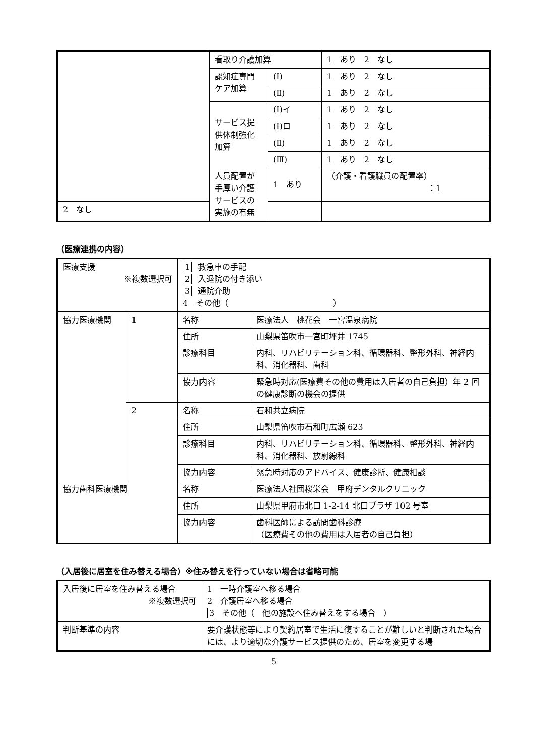| | 看取り介護加算 | | 1 あり 2 なし |
| | 認知症専門ケア加算 | (Ⅰ) | 1 あり 2 なし |
| | | (Ⅱ) | 1 あり 2 なし |
| | サービス提供体制強化加算 | (Ⅰ)イ | 1 あり 2 なし |
| | | (Ⅰ)ロ | 1 あり 2 なし |
| | | (Ⅱ) | 1 あり 2 なし |
| | | (Ⅲ) | 1 あり 2 なし |
| | 人員配置が手厚い介護サービスの実施の有無 | 1 あり | （介護・看護職員の配置率） ：1 |
| 2 なし | | | |
（医療連携の内容）
| 医療支援 ※複数選択可 | | 1 救急車の手配 2 入退院の付き添い 3 通院介助 4 その他（ ） | |
| 協力医療機関 | 1 | 名称 | 医療法人 桃花会 一宮温泉病院 |
| | | 住所 | 山梨県笛吹市一宮町坪井 1745 |
| | | 診療科目 | 内科、リハビリテーション科、循環器科、整形外科、神経内科、消化器科、歯科 |
| | | 協力内容 | 緊急時対応(医療費その他の費用は入居者の自己負担）年 2 回の健康診断の機会の提供 |
| | 2 | 名称 | 石和共立病院 |
| | | 住所 | 山梨県笛吹市石和町広瀬 623 |
| | | 診療科目 | 内科、リハビリテーション科、循環器科、整形外科、神経内科、消化器科、放射線科 |
| | | 協力内容 | 緊急時対応のアドバイス、健康診断、健康相談 |
| 協力歯科医療機関 | | 名称 | 医療法人社団桜栄会 甲府デンタルクリニック |
| | | 住所 | 山梨県甲府市北口 1-2-14 北口プラザ 102 号室 |
| | | 協力内容 | 歯科医師による訪問歯科診療 （医療費その他の費用は入居者の自己負担） |
（入居後に居室を住み替える場合）※住み替えを行っていない場合は省略可能
| 入居後に居室を住み替える場合 ※複数選択可 | 1 一時介護室へ移る場合 2 介護居室へ移る場合 3 その他（ 他の施設へ住み替えをする場合 ） |
| 判断基準の内容 | 要介護状態等により契約居室で生活に復することが難しいと判断された場合には、より適切な介護サービス提供のため、居室を変更する場 |
5